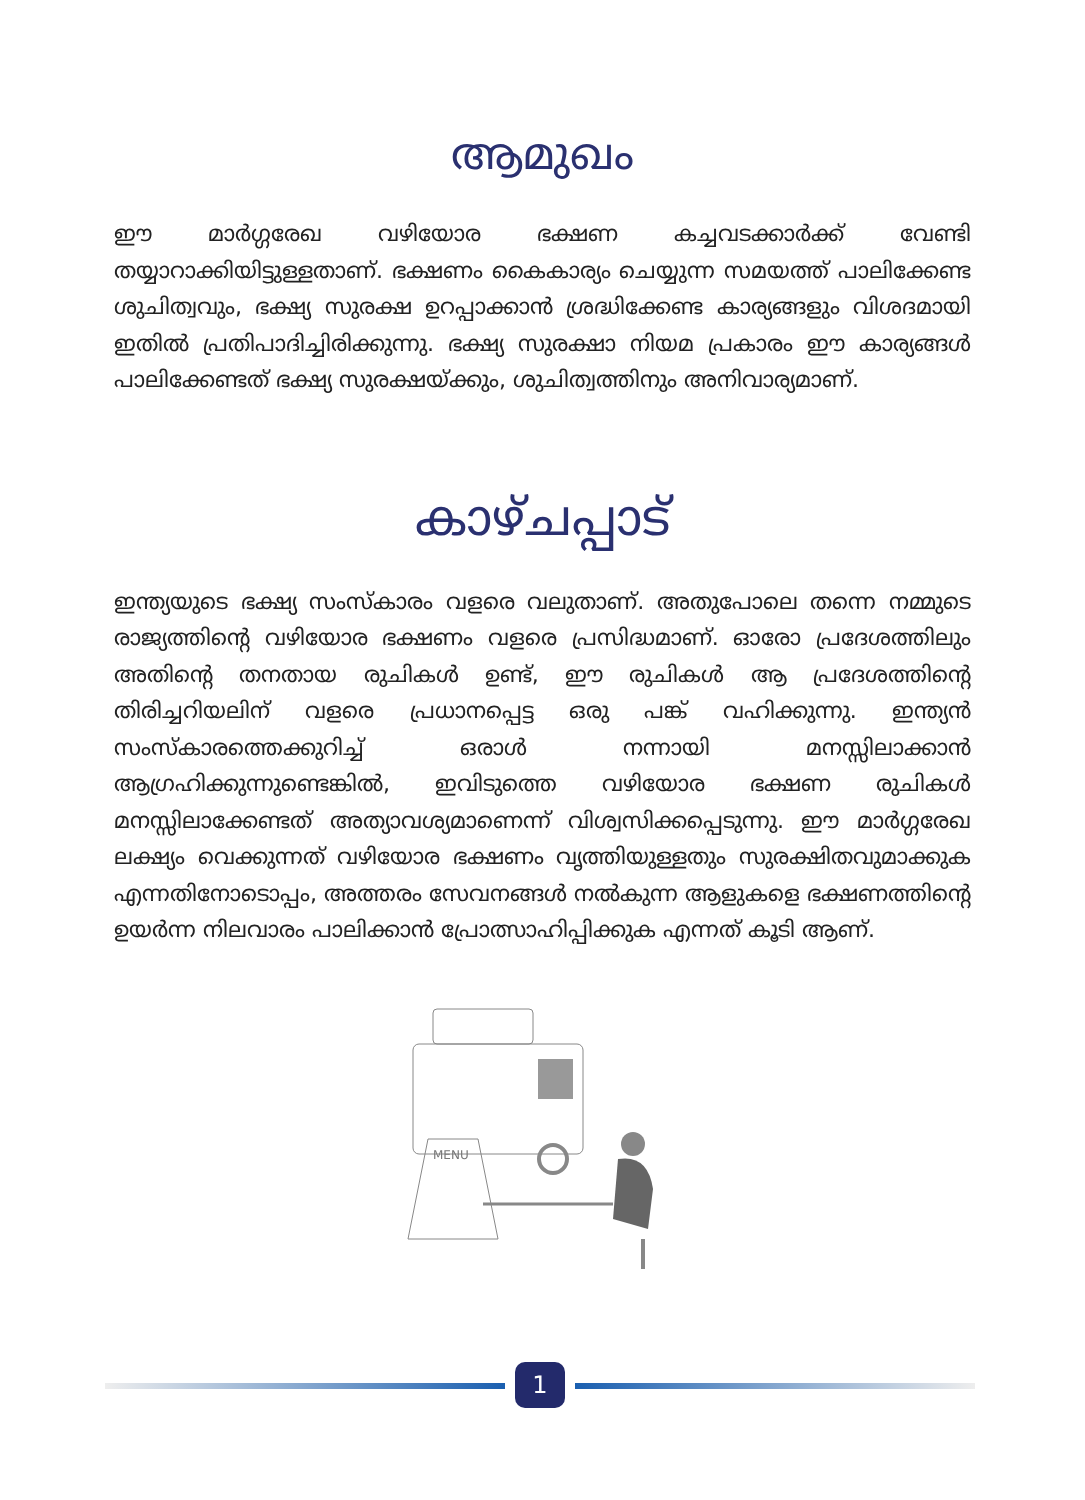ആമുഖം
ഈ മാർഗ്ഗരേഖ വഴിയോര ഭക്ഷണ കച്ചവടക്കാർക്ക് വേണ്ടി തയ്യാറാക്കിയിട്ടുള്ളതാണ്. ഭക്ഷണം കൈകാര്യം ചെയ്യുന്ന സമയത്ത് പാലിക്കേണ്ട ശുചിത്വവും, ഭക്ഷ്യ സുരക്ഷ ഉറപ്പാക്കാൻ ശ്രദ്ധിക്കേണ്ട കാര്യങ്ങളും വിശദമായി ഇതിൽ പ്രതിപാദിച്ചിരിക്കുന്നു. ഭക്ഷ്യ സുരക്ഷാ നിയമ പ്രകാരം ഈ കാര്യങ്ങൾ പാലിക്കേണ്ടത് ഭക്ഷ്യ സുരക്ഷയ്ക്കും, ശുചിത്വത്തിനും അനിവാര്യമാണ്.
കാഴ്ചപ്പാട്
ഇന്ത്യയുടെ ഭക്ഷ്യ സംസ്കാരം വളരെ വലുതാണ്. അതുപോലെ തന്നെ നമ്മുടെ രാജ്യത്തിന്റെ വഴിയോര ഭക്ഷണം വളരെ പ്രസിദ്ധമാണ്. ഓരോ പ്രദേശത്തിലും അതിന്റെ തനതായ രുചികൾ ഉണ്ട്, ഈ രുചികൾ ആ പ്രദേശത്തിന്റെ തിരിച്ചറിയലിന് വളരെ പ്രധാനപ്പെട്ട ഒരു പങ്ക് വഹിക്കുന്നു. ഇന്ത്യൻ സംസ്കാരത്തെക്കുറിച്ച് ഒരാൾ നന്നായി മനസ്സിലാക്കാൻ ആഗ്രഹിക്കുന്നുണ്ടെങ്കിൽ, ഇവിടുത്തെ വഴിയോര ഭക്ഷണ രുചികൾ മനസ്സിലാക്കേണ്ടത് അത്യാവശ്യമാണെന്ന് വിശ്വസിക്കപ്പെടുന്നു. ഈ മാർഗ്ഗരേഖ ലക്ഷ്യം വെക്കുന്നത് വഴിയോര ഭക്ഷണം വൃത്തിയുള്ളതും സുരക്ഷിതവുമാക്കുക എന്നതിനോടൊപ്പം, അത്തരം സേവനങ്ങൾ നൽകുന്ന ആളുകളെ ഭക്ഷണത്തിന്റെ ഉയർന്ന നിലവാരം പാലിക്കാൻ പ്രോത്സാഹിപ്പിക്കുക എന്നത് കൂടി ആണ്.
MENU
1